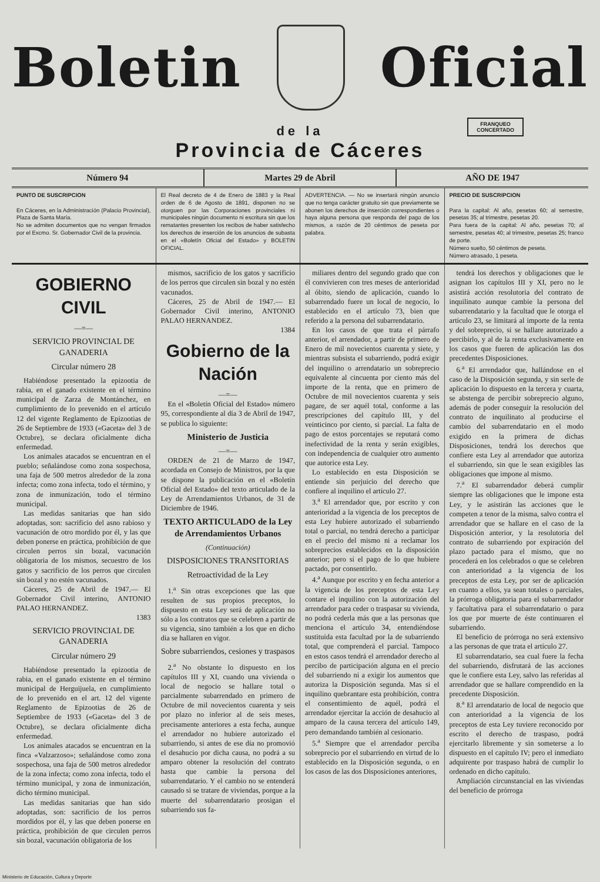Boletin Oficial
FRANQUEO
CONCERTADO
de la
Provincia de Cáceres
Número 94 Martes 29 de Abril AÑO DE 1947
PUNTO DE SUSCRIPCION
En Cáceres, en la Administración (Palacio Provincial), Plaza de Santa María.
No se admiten documentos que no vengan firmados por el Excmo. Sr. Gobernador Civil de la provincia.
El Real decreto de 4 de Enero de 1883 y la Real orden de 6 de Agosto de 1891, disponen no se otorguen por las Corporaciones provinciales ni municipales ningún documento ni escritura sin que los rematantes presenten los recibos de haber satisfecho los derechos de inserción de los anuncios de subasta en el «Boletín Oficial del Estado» y BOLETIN OFICIAL.
ADVERTENCIA. — No se insertará ningún anuncio que no tenga carácter gratuito sin que previamente se abonen los derechos de inserción correspondientes o haya alguna persona que responda del pago de los mismos, a razón de 20 céntimos de peseta por palabra.
PRECIO DE SUSCRIPCION
Para la capital: Al año, pesetas 60; al semestre, pesetas 35; al trimestre, pesetas 20.
Para fuera de la capital: Al año, pesetas 70; al semestre, pesetas 40; al trimestre, pesetas 25; franco de porte.
Número suelto, 50 céntimos de peseta.
Número atrasado, 1 peseta.
GOBIERNO CIVIL
—=—
SERVICIO PROVINCIAL DE GANADERIA
Circular número 28
Habiéndose presentado la epizootia de rabia, en el ganado existente en el término municipal de Zarza de Montánchez, en cumplimiento de lo prevenido en el artículo 12 del vigente Reglamento de Epizootias de 26 de Septiembre de 1933 («Gaceta» del 3 de Octubre), se declara oficialmente dicha enfermedad.
Los animales atacados se encuentran en el pueblo; señalándose como zona sospechosa, una faja de 500 metros alrededor de la zona infecta; como zona infecta, todo el término, y zona de inmunización, todo el término municipal.
Las medidas sanitarias que han sido adoptadas, son: sacrificio del asno rabioso y vacunación de otro mordido por él, y las que deben ponerse en práctica, prohibición de que circulen perros sin bozal, vacunación obligatoria de los mismos, secuestro de los gatos y sacrificio de los perros que circulen sin bozal y no estén vacunados.
Cáceres, 25 de Abril de 1947.— El Gobernador Civil interino, ANTONIO PALAO HERNANDEZ.
1383
SERVICIO PROVINCIAL DE GANADERIA
Circular número 29
Habiéndose presentado la epizootia de rabia, en el ganado existente en el término municipal de Herguijuela, en cumplimiento de lo prevenido en el art. 12 del vigente Reglamento de Epizootias de 26 de Septiembre de 1933 («Gaceta» del 3 de Octubre), se declara oficialmente dicha enfermedad.
Los animales atacados se encuentran en la finca «Valzarzoso»; señalándose como zona sospechosa, una faja de 500 metros alrededor de la zona infecta; como zona infecta, todo el término municipal, y zona de inmunización, dicho término municipal.
Las medidas sanitarias que han sido adoptadas, son: sacrificio de los perros mordidos por él, y las que deben ponerse en práctica, prohibición de que circulen perros sin bozal, vacunación obligatoria de los
mismos, sacrificio de los gatos y sacrificio de los perros que circulen sin bozal y no estén vacunados.
Cáceres, 25 de Abril de 1947.— El Gobernador Civil interino, ANTONIO PALAO HERNANDEZ.
1384
Gobierno de la Nación
—=—
En el «Boletín Oficial del Estado» número 95, correspondiente al día 3 de Abril de 1947, se publica lo siguiente:
Ministerio de Justicia
—=—
ORDEN de 21 de Marzo de 1947, acordada en Consejo de Ministros, por la que se dispone la publicación en el «Boletín Oficial del Estado» del texto articulado de la Ley de Arrendamientos Urbanos, de 31 de Diciembre de 1946.
TEXTO ARTICULADO de la Ley de Arrendamientos Urbanos
(Continuación)
DISPOSICIONES TRANSITORIAS
Retroactividad de la Ley
1.<sup>a</sup> Sin otras excepciones que las que resulten de sus propios preceptos, lo dispuesto en esta Ley será de aplicación no sólo a los contratos que se celebren a partir de su vigencia, sino también a los que en dicho día se hallaren en vigor.
Sobre subarriendos, cesiones y traspasos
2.<sup>a</sup> No obstante lo dispuesto en los capítulos III y XI, cuando una vivienda o local de negocio se hallare total o parcialmente subarrendado en primero de Octubre de mil novecientos cuarenta y seis por plazo no inferior al de seis meses, precisamente anteriores a esta fecha, aunque el arrendador no hubiere autorizado el subarriendo, si antes de ese día no promovió el desahucio por dicha causa, no podrá a su amparo obtener la resolución del contrato hasta que cambie la persona del subarrendatario. Y el cambio no se entenderá causado si se tratare de viviendas, porque a la muerte del subarrendatario prosigan el subarriendo sus fa-
miliares dentro del segundo grado que con él convivieren con tres meses de anterioridad al óbito, siendo de aplicación, cuando lo subarrendado fuere un local de negocio, lo establecido en el artículo 73, bien que referido a la persona del subarrendatario.
En los casos de que trata el párrafo anterior, el arrendador, a partir de primero de Enero de mil novecientos cuarenta y siete, y mientras subsista el subarriendo, podrá exigir del inquilino o arrendatario un sobreprecio equivalente al cincuenta por ciento más del importe de la renta, que en primero de Octubre de mil novecientos cuarenta y seis pagare, de ser aquél total, conforme a las prescripciones del capítulo III, y del veinticinco por ciento, si parcial. La falta de pago de estos porcentajes se reputará como inefectividad de la renta y serán exigibles, con independencia de cualquier otro aumento que autorice esta Ley.
Lo establecido en esta Disposición se entiende sin perjuicio del derecho que confiere al inquilino el artículo 27.
3.<sup>a</sup> El arrendador que, por escrito y con anterioridad a la vigencia de los preceptos de esta Ley hubiere autorizado el subarriendo total o parcial, no tendrá derecho a participar en el precio del mismo ni a reclamar los sobreprecios establecidos en la disposición anterior; pero sí el pago de lo que hubiere pactado, por consentirlo.
4.<sup>a</sup> Aunque por escrito y en fecha anterior a la vigencia de los preceptos de esta Ley contare el inquilino con la autorización del arrendador para ceder o traspasar su vivienda, no podrá cederla más que a las personas que menciona el artículo 34, entendiéndose sustituída esta facultad por la de subarriendo total, que comprenderá el parcial. Tampoco en estos casos tendrá el arrendador derecho al percibo de participación alguna en el precio del subarriendo ni a exigir los aumentos que autoriza la Disposición segunda. Mas si el inquilino quebrantare esta prohibición, contra el consentimiento de aquél, podrá el arrendador ejercitar la acción de desahucio al amparo de la causa tercera del artículo 149, pero demandando también al cesionario.
5.<sup>a</sup> Siempre que el arrendador perciba sobreprecio por el subarriendo en virtud de lo establecido en la Disposición segunda, o en los casos de las dos Disposiciones anteriores,
tendrá los derechos y obligaciones que le asignan los capítulos III y XI, pero no le asistirá acción resolutoria del contrato de inquilinato aunque cambie la persona del subarrendatario y la facultad que le otorga el artículo 23, se limitará al importe de la renta y del sobreprecio, si se hallare autorizado a percibirlo, y al de la renta exclusivamente en los casos que fueren de aplicación las dos precedentes Disposiciones.
6.<sup>a</sup> El arrendador que, hallándose en el caso de la Disposición segunda, y sin serle de aplicación lo dispuesto en la tercera y cuarta, se abstenga de percibir sobreprecio alguno, además de poder conseguir la resolución del contrato de inquilinato al producirse el cambio del subarrendatario en el modo exigido en la primera de dichas Disposiciones, tendrá los derechos que confiere esta Ley al arrendador que autoriza el subarriendo, sin que le sean exigibles las obligaciones que impone al mismo.
7.<sup>a</sup> El subarrendador deberá cumplir siempre las obligaciones que le impone esta Ley, y le asistirán las acciones que le competen a tenor de la misma, salvo contra el arrendador que se hallare en el caso de la Disposición anterior, y la resolutoria del contrato de subarriendo por expiración del plazo pactado para el mismo, que no procederá en los celebrados o que se celebren con anterioridad a la vigencia de los preceptos de esta Ley, por ser de aplicación en cuanto a ellos, ya sean totales o parciales, la prórroga obligatoria para el subarrendador y facultativa para el subarrendatario o para los que por muerte de éste continuaren el subarriendo.
El beneficio de prórroga no será extensivo a las personas de que trata el artículo 27.
El subarrendatario, sea cual fuere la fecha del subarriendo, disfrutará de las acciones que le confiere esta Ley, salvo las referidas al arrendador que se hallare comprendido en la precedente Disposición.
8.<sup>a</sup> El arrendatario de local de negocio que con anterioridad a la vigencia de los preceptos de esta Ley tuviere reconocido por escrito el derecho de traspaso, podrá ejercitarlo libremente y sin someterse a lo dispuesto en el capítulo IV; pero el inmediato adquirente por traspaso habrá de cumplir lo ordenado en dicho capítulo.
Ampliación circunstancial en las viviendas del beneficio de prórroga
Ministerio de Educación, Cultura y Deporte